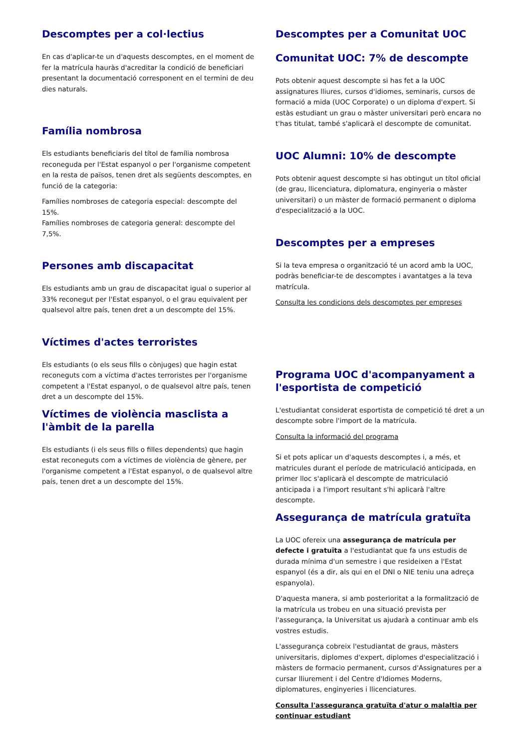Descomptes per a col·lectius
En cas d'aplicar-te un d'aquests descomptes, en el moment de fer la matrícula hauràs d'acreditar la condició de beneficiari presentant la documentació corresponent en el termini de deu dies naturals.
Família nombrosa
Els estudiants beneficiaris del títol de família nombrosa reconeguda per l'Estat espanyol o per l'organisme competent en la resta de països, tenen dret als següents descomptes, en funció de la categoria:
Famílies nombroses de categoria especial: descompte del 15%.
Famílies nombroses de categoria general: descompte del 7,5%.
Persones amb discapacitat
Els estudiants amb un grau de discapacitat igual o superior al 33% reconegut per l'Estat espanyol, o el grau equivalent per qualsevol altre país, tenen dret a un descompte del 15%.
Víctimes d'actes terroristes
Els estudiants (o els seus fills o cònjuges) que hagin estat reconeguts com a víctima d'actes terroristes per l'organisme competent a l'Estat espanyol, o de qualsevol altre país, tenen dret a un descompte del 15%.
Víctimes de violència masclista a l'àmbit de la parella
Els estudiants (i els seus fills o filles dependents) que hagin estat reconeguts com a víctimes de violència de gènere, per l'organisme competent a l'Estat espanyol, o de qualsevol altre país, tenen dret a un descompte del 15%.
Descomptes per a Comunitat UOC
Comunitat UOC: 7% de descompte
Pots obtenir aquest descompte si has fet a la UOC assignatures lliures, cursos d'idiomes, seminaris, cursos de formació a mida (UOC Corporate) o un diploma d'expert. Si estàs estudiant un grau o màster universitari però encara no t'has titulat, també s'aplicarà el descompte de comunitat.
UOC Alumni: 10% de descompte
Pots obtenir aquest descompte si has obtingut un títol oficial (de grau, llicenciatura, diplomatura, enginyeria o màster universitari) o un màster de formació permanent o diploma d'especialització a la UOC.
Descomptes per a empreses
Si la teva empresa o organització té un acord amb la UOC, podràs beneficiar-te de descomptes i avantatges a la teva matrícula.
Consulta les condicions dels descomptes per empreses
Programa UOC d'acompanyament a l'esportista de competició
L'estudiantat considerat esportista de competició té dret a un descompte sobre l'import de la matrícula.
Consulta la informació del programa
Si et pots aplicar un d'aquests descomptes i, a més, et matricules durant el període de matriculació anticipada, en primer lloc s'aplicarà el descompte de matriculació anticipada i a l'import resultant s'hi aplicarà l'altre descompte.
Assegurança de matrícula gratuïta
La UOC ofereix una assegurança de matrícula per defecte i gratuïta a l'estudiantat que fa uns estudis de durada mínima d'un semestre i que resideixen a l'Estat espanyol (és a dir, als qui en el DNI o NIE teniu una adreça espanyola).
D'aquesta manera, si amb posterioritat a la formalització de la matrícula us trobeu en una situació prevista per l'assegurança, la Universitat us ajudarà a continuar amb els vostres estudis.
L'assegurança cobreix l'estudiantat de graus, màsters universitaris, diplomes d'expert, diplomes d'especialització i màsters de formacio permanent, cursos d'Assignatures per a cursar lliurement i del Centre d'Idiomes Moderns, diplomatures, enginyeries i llicenciatures.
Consulta l'assegurança gratuïta d'atur o malaltia per continuar estudiant